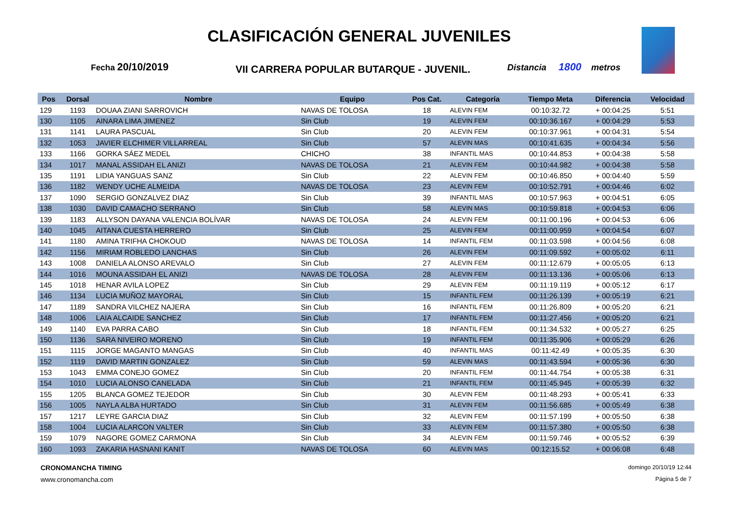CLASIFICACIÓN GENERAL JUVENILES
Fecha 20/10/2019
VII CARRERA POPULAR BUTARQUE - JUVENIL.
Distancia 1800 metros
| Pos | Dorsal | Nombre | Equipo | Pos Cat. | Categoría | Tiempo Meta | Diferencia | Velocidad |
| --- | --- | --- | --- | --- | --- | --- | --- | --- |
| 129 | 1193 | DOUAA ZIANI SARROVICH | NAVAS DE TOLOSA | 18 | ALEVIN FEM | 00:10:32.72 | + 00:04:25 | 5:51 |
| 130 | 1105 | AINARA LIMA JIMENEZ | Sin Club | 19 | ALEVIN FEM | 00:10:36.167 | + 00:04:29 | 5:53 |
| 131 | 1141 | LAURA PASCUAL | Sin Club | 20 | ALEVIN FEM | 00:10:37.961 | + 00:04:31 | 5:54 |
| 132 | 1053 | JAVIER ELCHIMER VILLARREAL | Sin Club | 57 | ALEVIN MAS | 00:10:41.635 | + 00:04:34 | 5:56 |
| 133 | 1166 | GORKA SÁEZ MEDEL | CHICHO | 38 | INFANTIL MAS | 00:10:44.853 | + 00:04:38 | 5:58 |
| 134 | 1017 | MANAL ASSIDAH EL ANIZI | NAVAS DE TOLOSA | 21 | ALEVIN FEM | 00:10:44.982 | + 00:04:38 | 5:58 |
| 135 | 1191 | LIDIA YANGUAS SANZ | Sin Club | 22 | ALEVIN FEM | 00:10:46.850 | + 00:04:40 | 5:59 |
| 136 | 1182 | WENDY UCHE ALMEIDA | NAVAS DE TOLOSA | 23 | ALEVIN FEM | 00:10:52.791 | + 00:04:46 | 6:02 |
| 137 | 1090 | SERGIO GONZALVEZ DIAZ | Sin Club | 39 | INFANTIL MAS | 00:10:57.963 | + 00:04:51 | 6:05 |
| 138 | 1030 | DAVID CAMACHO SERRANO | Sin Club | 58 | ALEVIN MAS | 00:10:59.818 | + 00:04:53 | 6:06 |
| 139 | 1183 | ALLYSON DAYANA VALENCIA BOLÍVAR | NAVAS DE TOLOSA | 24 | ALEVIN FEM | 00:11:00.196 | + 00:04:53 | 6:06 |
| 140 | 1045 | AITANA CUESTA HERRERO | Sin Club | 25 | ALEVIN FEM | 00:11:00.959 | + 00:04:54 | 6:07 |
| 141 | 1180 | AMINA TRIFHA CHOKOUD | NAVAS DE TOLOSA | 14 | INFANTIL FEM | 00:11:03.598 | + 00:04:56 | 6:08 |
| 142 | 1156 | MIRIAM ROBLEDO LANCHAS | Sin Club | 26 | ALEVIN FEM | 00:11:09.592 | + 00:05:02 | 6:11 |
| 143 | 1008 | DANIELA ALONSO AREVALO | Sin Club | 27 | ALEVIN FEM | 00:11:12.679 | + 00:05:05 | 6:13 |
| 144 | 1016 | MOUNA ASSIDAH EL ANIZI | NAVAS DE TOLOSA | 28 | ALEVIN FEM | 00:11:13.136 | + 00:05:06 | 6:13 |
| 145 | 1018 | HENAR AVILA LOPEZ | Sin Club | 29 | ALEVIN FEM | 00:11:19.119 | + 00:05:12 | 6:17 |
| 146 | 1134 | LUCIA MUÑOZ MAYORAL | Sin Club | 15 | INFANTIL FEM | 00:11:26.139 | + 00:05:19 | 6:21 |
| 147 | 1189 | SANDRA VILCHEZ NAJERA | Sin Club | 16 | INFANTIL FEM | 00:11:26.809 | + 00:05:20 | 6:21 |
| 148 | 1006 | LAIA ALCAIDE SANCHEZ | Sin Club | 17 | INFANTIL FEM | 00:11:27.456 | + 00:05:20 | 6:21 |
| 149 | 1140 | EVA PARRA CABO | Sin Club | 18 | INFANTIL FEM | 00:11:34.532 | + 00:05:27 | 6:25 |
| 150 | 1136 | SARA NIVEIRO MORENO | Sin Club | 19 | INFANTIL FEM | 00:11:35.906 | + 00:05:29 | 6:26 |
| 151 | 1115 | JORGE MAGANTO MANGAS | Sin Club | 40 | INFANTIL MAS | 00:11:42.49 | + 00:05:35 | 6:30 |
| 152 | 1119 | DAVID MARTIN GONZALEZ | Sin Club | 59 | ALEVIN MAS | 00:11:43.594 | + 00:05:36 | 6:30 |
| 153 | 1043 | EMMA CONEJO GOMEZ | Sin Club | 20 | INFANTIL FEM | 00:11:44.754 | + 00:05:38 | 6:31 |
| 154 | 1010 | LUCIA ALONSO CANELADA | Sin Club | 21 | INFANTIL FEM | 00:11:45.945 | + 00:05:39 | 6:32 |
| 155 | 1205 | BLANCA GOMEZ TEJEDOR | Sin Club | 30 | ALEVIN FEM | 00:11:48.293 | + 00:05:41 | 6:33 |
| 156 | 1005 | NAYLA ALBA HURTADO | Sin Club | 31 | ALEVIN FEM | 00:11:56.685 | + 00:05:49 | 6:38 |
| 157 | 1217 | LEYRE GARCIA DIAZ | Sin Club | 32 | ALEVIN FEM | 00:11:57.199 | + 00:05:50 | 6:38 |
| 158 | 1004 | LUCIA ALARCON VALTER | Sin Club | 33 | ALEVIN FEM | 00:11:57.380 | + 00:05:50 | 6:38 |
| 159 | 1079 | NAGORE GOMEZ CARMONA | Sin Club | 34 | ALEVIN FEM | 00:11:59.746 | + 00:05:52 | 6:39 |
| 160 | 1093 | ZAKARIA HASNANI KANIT | NAVAS DE TOLOSA | 60 | ALEVIN MAS | 00:12:15.52 | + 00:06:08 | 6:48 |
CRONOMANCHA TIMING domingo 20/10/19 12:44
www.cronomancha.com Página 5 de 7